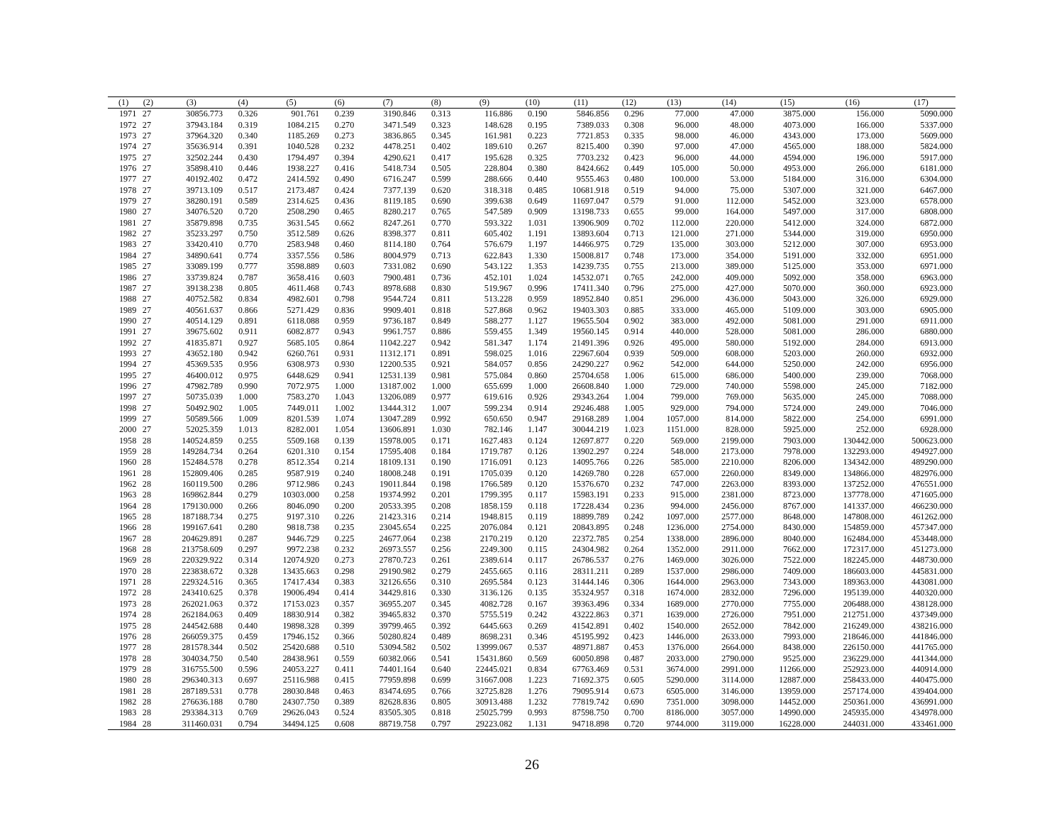| (1) | (2) | (3) | (4) | (5) | (6) | (7) | (8) | (9) | (10) | (11) | (12) | (13) | (14) | (15) | (16) | (17) |
| --- | --- | --- | --- | --- | --- | --- | --- | --- | --- | --- | --- | --- | --- | --- | --- | --- |
| 1971 | 27 | 30856.773 | 0.326 | 901.761 | 0.239 | 3190.846 | 0.313 | 116.886 | 0.190 | 5846.856 | 0.296 | 77.000 | 47.000 | 3875.000 | 156.000 | 5090.000 |
| 1972 | 27 | 37943.184 | 0.319 | 1084.215 | 0.270 | 3471.549 | 0.323 | 148.628 | 0.195 | 7389.033 | 0.308 | 96.000 | 48.000 | 4073.000 | 166.000 | 5337.000 |
| 1973 | 27 | 37964.320 | 0.340 | 1185.269 | 0.273 | 3836.865 | 0.345 | 161.981 | 0.223 | 7721.853 | 0.335 | 98.000 | 46.000 | 4343.000 | 173.000 | 5609.000 |
| 1974 | 27 | 35636.914 | 0.391 | 1040.528 | 0.232 | 4478.251 | 0.402 | 189.610 | 0.267 | 8215.400 | 0.390 | 97.000 | 47.000 | 4565.000 | 188.000 | 5824.000 |
| 1975 | 27 | 32502.244 | 0.430 | 1794.497 | 0.394 | 4290.621 | 0.417 | 195.628 | 0.325 | 7703.232 | 0.423 | 96.000 | 44.000 | 4594.000 | 196.000 | 5917.000 |
| 1976 | 27 | 35898.410 | 0.446 | 1938.227 | 0.416 | 5418.734 | 0.505 | 228.804 | 0.380 | 8424.662 | 0.449 | 105.000 | 50.000 | 4953.000 | 266.000 | 6181.000 |
| 1977 | 27 | 40192.402 | 0.472 | 2414.592 | 0.490 | 6716.247 | 0.599 | 288.666 | 0.440 | 9555.463 | 0.480 | 100.000 | 53.000 | 5184.000 | 316.000 | 6304.000 |
| 1978 | 27 | 39713.109 | 0.517 | 2173.487 | 0.424 | 7377.139 | 0.620 | 318.318 | 0.485 | 10681.918 | 0.519 | 94.000 | 75.000 | 5307.000 | 321.000 | 6467.000 |
| 1979 | 27 | 38280.191 | 0.589 | 2314.625 | 0.436 | 8119.185 | 0.690 | 399.638 | 0.649 | 11697.047 | 0.579 | 91.000 | 112.000 | 5452.000 | 323.000 | 6578.000 |
| 1980 | 27 | 34076.520 | 0.720 | 2508.290 | 0.465 | 8280.217 | 0.765 | 547.589 | 0.909 | 13198.733 | 0.655 | 99.000 | 164.000 | 5497.000 | 317.000 | 6808.000 |
| 1981 | 27 | 35879.898 | 0.735 | 3631.545 | 0.662 | 8247.261 | 0.770 | 593.322 | 1.031 | 13906.909 | 0.702 | 112.000 | 220.000 | 5412.000 | 324.000 | 6872.000 |
| 1982 | 27 | 35233.297 | 0.750 | 3512.589 | 0.626 | 8398.377 | 0.811 | 605.402 | 1.191 | 13893.604 | 0.713 | 121.000 | 271.000 | 5344.000 | 319.000 | 6950.000 |
| 1983 | 27 | 33420.410 | 0.770 | 2583.948 | 0.460 | 8114.180 | 0.764 | 576.679 | 1.197 | 14466.975 | 0.729 | 135.000 | 303.000 | 5212.000 | 307.000 | 6953.000 |
| 1984 | 27 | 34890.641 | 0.774 | 3357.556 | 0.586 | 8004.979 | 0.713 | 622.843 | 1.330 | 15008.817 | 0.748 | 173.000 | 354.000 | 5191.000 | 332.000 | 6951.000 |
| 1985 | 27 | 33089.199 | 0.777 | 3598.889 | 0.603 | 7331.082 | 0.690 | 543.122 | 1.353 | 14239.735 | 0.755 | 213.000 | 389.000 | 5125.000 | 353.000 | 6971.000 |
| 1986 | 27 | 33739.824 | 0.787 | 3658.416 | 0.603 | 7900.481 | 0.736 | 452.101 | 1.024 | 14532.071 | 0.765 | 242.000 | 409.000 | 5092.000 | 358.000 | 6963.000 |
| 1987 | 27 | 39138.238 | 0.805 | 4611.468 | 0.743 | 8978.688 | 0.830 | 519.967 | 0.996 | 17411.340 | 0.796 | 275.000 | 427.000 | 5070.000 | 360.000 | 6923.000 |
| 1988 | 27 | 40752.582 | 0.834 | 4982.601 | 0.798 | 9544.724 | 0.811 | 513.228 | 0.959 | 18952.840 | 0.851 | 296.000 | 436.000 | 5043.000 | 326.000 | 6929.000 |
| 1989 | 27 | 40561.637 | 0.866 | 5271.429 | 0.836 | 9909.401 | 0.818 | 527.868 | 0.962 | 19403.303 | 0.885 | 333.000 | 465.000 | 5109.000 | 303.000 | 6905.000 |
| 1990 | 27 | 40514.129 | 0.891 | 6118.088 | 0.959 | 9736.187 | 0.849 | 588.277 | 1.127 | 19655.504 | 0.902 | 383.000 | 492.000 | 5081.000 | 291.000 | 6911.000 |
| 1991 | 27 | 39675.602 | 0.911 | 6082.877 | 0.943 | 9961.757 | 0.886 | 559.455 | 1.349 | 19560.145 | 0.914 | 440.000 | 528.000 | 5081.000 | 286.000 | 6880.000 |
| 1992 | 27 | 41835.871 | 0.927 | 5685.105 | 0.864 | 11042.227 | 0.942 | 581.347 | 1.174 | 21491.396 | 0.926 | 495.000 | 580.000 | 5192.000 | 284.000 | 6913.000 |
| 1993 | 27 | 43652.180 | 0.942 | 6260.761 | 0.931 | 11312.171 | 0.891 | 598.025 | 1.016 | 22967.604 | 0.939 | 509.000 | 608.000 | 5203.000 | 260.000 | 6932.000 |
| 1994 | 27 | 45369.535 | 0.956 | 6308.973 | 0.930 | 12200.535 | 0.921 | 584.057 | 0.856 | 24290.227 | 0.962 | 542.000 | 644.000 | 5250.000 | 242.000 | 6956.000 |
| 1995 | 27 | 46400.012 | 0.975 | 6448.629 | 0.941 | 12531.139 | 0.981 | 575.084 | 0.860 | 25704.658 | 1.006 | 615.000 | 686.000 | 5400.000 | 239.000 | 7068.000 |
| 1996 | 27 | 47982.789 | 0.990 | 7072.975 | 1.000 | 13187.002 | 1.000 | 655.699 | 1.000 | 26608.840 | 1.000 | 729.000 | 740.000 | 5598.000 | 245.000 | 7182.000 |
| 1997 | 27 | 50735.039 | 1.000 | 7583.270 | 1.043 | 13206.089 | 0.977 | 619.616 | 0.926 | 29343.264 | 1.004 | 799.000 | 769.000 | 5635.000 | 245.000 | 7088.000 |
| 1998 | 27 | 50492.902 | 1.005 | 7449.011 | 1.002 | 13444.312 | 1.007 | 599.234 | 0.914 | 29246.488 | 1.005 | 929.000 | 794.000 | 5724.000 | 249.000 | 7046.000 |
| 1999 | 27 | 50589.566 | 1.009 | 8201.539 | 1.074 | 13047.289 | 0.992 | 650.650 | 0.947 | 29168.289 | 1.004 | 1057.000 | 814.000 | 5822.000 | 254.000 | 6991.000 |
| 2000 | 27 | 52025.359 | 1.013 | 8282.001 | 1.054 | 13606.891 | 1.030 | 782.146 | 1.147 | 30044.219 | 1.023 | 1151.000 | 828.000 | 5925.000 | 252.000 | 6928.000 |
| 1958 | 28 | 140524.859 | 0.255 | 5509.168 | 0.139 | 15978.005 | 0.171 | 1627.483 | 0.124 | 12697.877 | 0.220 | 569.000 | 2199.000 | 7903.000 | 130442.000 | 500623.000 |
| 1959 | 28 | 149284.734 | 0.264 | 6201.310 | 0.154 | 17595.408 | 0.184 | 1719.787 | 0.126 | 13902.297 | 0.224 | 548.000 | 2173.000 | 7978.000 | 132293.000 | 494927.000 |
| 1960 | 28 | 152484.578 | 0.278 | 8512.354 | 0.214 | 18109.131 | 0.190 | 1716.091 | 0.123 | 14095.766 | 0.226 | 585.000 | 2210.000 | 8206.000 | 134342.000 | 489290.000 |
| 1961 | 28 | 152809.406 | 0.285 | 9587.919 | 0.240 | 18008.248 | 0.191 | 1705.039 | 0.120 | 14269.780 | 0.228 | 657.000 | 2260.000 | 8349.000 | 134866.000 | 482976.000 |
| 1962 | 28 | 160119.500 | 0.286 | 9712.986 | 0.243 | 19011.844 | 0.198 | 1766.589 | 0.120 | 15376.670 | 0.232 | 747.000 | 2263.000 | 8393.000 | 137252.000 | 476551.000 |
| 1963 | 28 | 169862.844 | 0.279 | 10303.000 | 0.258 | 19374.992 | 0.201 | 1799.395 | 0.117 | 15983.191 | 0.233 | 915.000 | 2381.000 | 8723.000 | 137778.000 | 471605.000 |
| 1964 | 28 | 179130.000 | 0.266 | 8046.090 | 0.200 | 20533.395 | 0.208 | 1858.159 | 0.118 | 17228.434 | 0.236 | 994.000 | 2456.000 | 8767.000 | 141337.000 | 466230.000 |
| 1965 | 28 | 187188.734 | 0.275 | 9197.310 | 0.226 | 21423.316 | 0.214 | 1948.815 | 0.119 | 18899.789 | 0.242 | 1097.000 | 2577.000 | 8648.000 | 147808.000 | 461262.000 |
| 1966 | 28 | 199167.641 | 0.280 | 9818.738 | 0.235 | 23045.654 | 0.225 | 2076.084 | 0.121 | 20843.895 | 0.248 | 1236.000 | 2754.000 | 8430.000 | 154859.000 | 457347.000 |
| 1967 | 28 | 204629.891 | 0.287 | 9446.729 | 0.225 | 24677.064 | 0.238 | 2170.219 | 0.120 | 22372.785 | 0.254 | 1338.000 | 2896.000 | 8040.000 | 162484.000 | 453448.000 |
| 1968 | 28 | 213758.609 | 0.297 | 9972.238 | 0.232 | 26973.557 | 0.256 | 2249.300 | 0.115 | 24304.982 | 0.264 | 1352.000 | 2911.000 | 7662.000 | 172317.000 | 451273.000 |
| 1969 | 28 | 220329.922 | 0.314 | 12074.920 | 0.273 | 27870.723 | 0.261 | 2389.614 | 0.117 | 26786.537 | 0.276 | 1469.000 | 3026.000 | 7522.000 | 182245.000 | 448730.000 |
| 1970 | 28 | 223838.672 | 0.328 | 13435.663 | 0.298 | 29190.982 | 0.279 | 2455.665 | 0.116 | 28311.211 | 0.289 | 1537.000 | 2986.000 | 7409.000 | 186603.000 | 445831.000 |
| 1971 | 28 | 229324.516 | 0.365 | 17417.434 | 0.383 | 32126.656 | 0.310 | 2695.584 | 0.123 | 31444.146 | 0.306 | 1644.000 | 2963.000 | 7343.000 | 189363.000 | 443081.000 |
| 1972 | 28 | 243410.625 | 0.378 | 19006.494 | 0.414 | 34429.816 | 0.330 | 3136.126 | 0.135 | 35324.957 | 0.318 | 1674.000 | 2832.000 | 7296.000 | 195139.000 | 440320.000 |
| 1973 | 28 | 262021.063 | 0.372 | 17153.023 | 0.357 | 36955.207 | 0.345 | 4082.728 | 0.167 | 39363.496 | 0.334 | 1689.000 | 2770.000 | 7755.000 | 206488.000 | 438128.000 |
| 1974 | 28 | 262184.063 | 0.409 | 18830.914 | 0.382 | 39465.832 | 0.370 | 5755.519 | 0.242 | 43222.863 | 0.371 | 1639.000 | 2726.000 | 7951.000 | 212751.000 | 437349.000 |
| 1975 | 28 | 244542.688 | 0.440 | 19898.328 | 0.399 | 39799.465 | 0.392 | 6445.663 | 0.269 | 41542.891 | 0.402 | 1540.000 | 2652.000 | 7842.000 | 216249.000 | 438216.000 |
| 1976 | 28 | 266059.375 | 0.459 | 17946.152 | 0.366 | 50280.824 | 0.489 | 8698.231 | 0.346 | 45195.992 | 0.423 | 1446.000 | 2633.000 | 7993.000 | 218646.000 | 441846.000 |
| 1977 | 28 | 281578.344 | 0.502 | 25420.688 | 0.510 | 53094.582 | 0.502 | 13999.067 | 0.537 | 48971.887 | 0.453 | 1376.000 | 2664.000 | 8438.000 | 226150.000 | 441765.000 |
| 1978 | 28 | 304034.750 | 0.540 | 28438.961 | 0.559 | 60382.066 | 0.541 | 15431.860 | 0.569 | 60050.898 | 0.487 | 2033.000 | 2790.000 | 9525.000 | 236229.000 | 441344.000 |
| 1979 | 28 | 316755.500 | 0.596 | 24053.227 | 0.411 | 74401.164 | 0.640 | 22445.021 | 0.834 | 67763.469 | 0.531 | 3674.000 | 2991.000 | 11266.000 | 252923.000 | 440914.000 |
| 1980 | 28 | 296340.313 | 0.697 | 25116.988 | 0.415 | 77959.898 | 0.699 | 31667.008 | 1.223 | 71692.375 | 0.605 | 5290.000 | 3114.000 | 12887.000 | 258433.000 | 440475.000 |
| 1981 | 28 | 287189.531 | 0.778 | 28030.848 | 0.463 | 83474.695 | 0.766 | 32725.828 | 1.276 | 79095.914 | 0.673 | 6505.000 | 3146.000 | 13959.000 | 257174.000 | 439404.000 |
| 1982 | 28 | 276636.188 | 0.780 | 24307.750 | 0.389 | 82628.836 | 0.805 | 30913.488 | 1.232 | 77819.742 | 0.690 | 7351.000 | 3098.000 | 14452.000 | 250361.000 | 436991.000 |
| 1983 | 28 | 293384.313 | 0.769 | 29626.043 | 0.524 | 83505.305 | 0.818 | 25025.799 | 0.993 | 87598.750 | 0.700 | 8186.000 | 3057.000 | 14990.000 | 245935.000 | 434978.000 |
| 1984 | 28 | 311460.031 | 0.794 | 34494.125 | 0.608 | 88719.758 | 0.797 | 29223.082 | 1.131 | 94718.898 | 0.720 | 9744.000 | 3119.000 | 16228.000 | 244031.000 | 433461.000 |
26